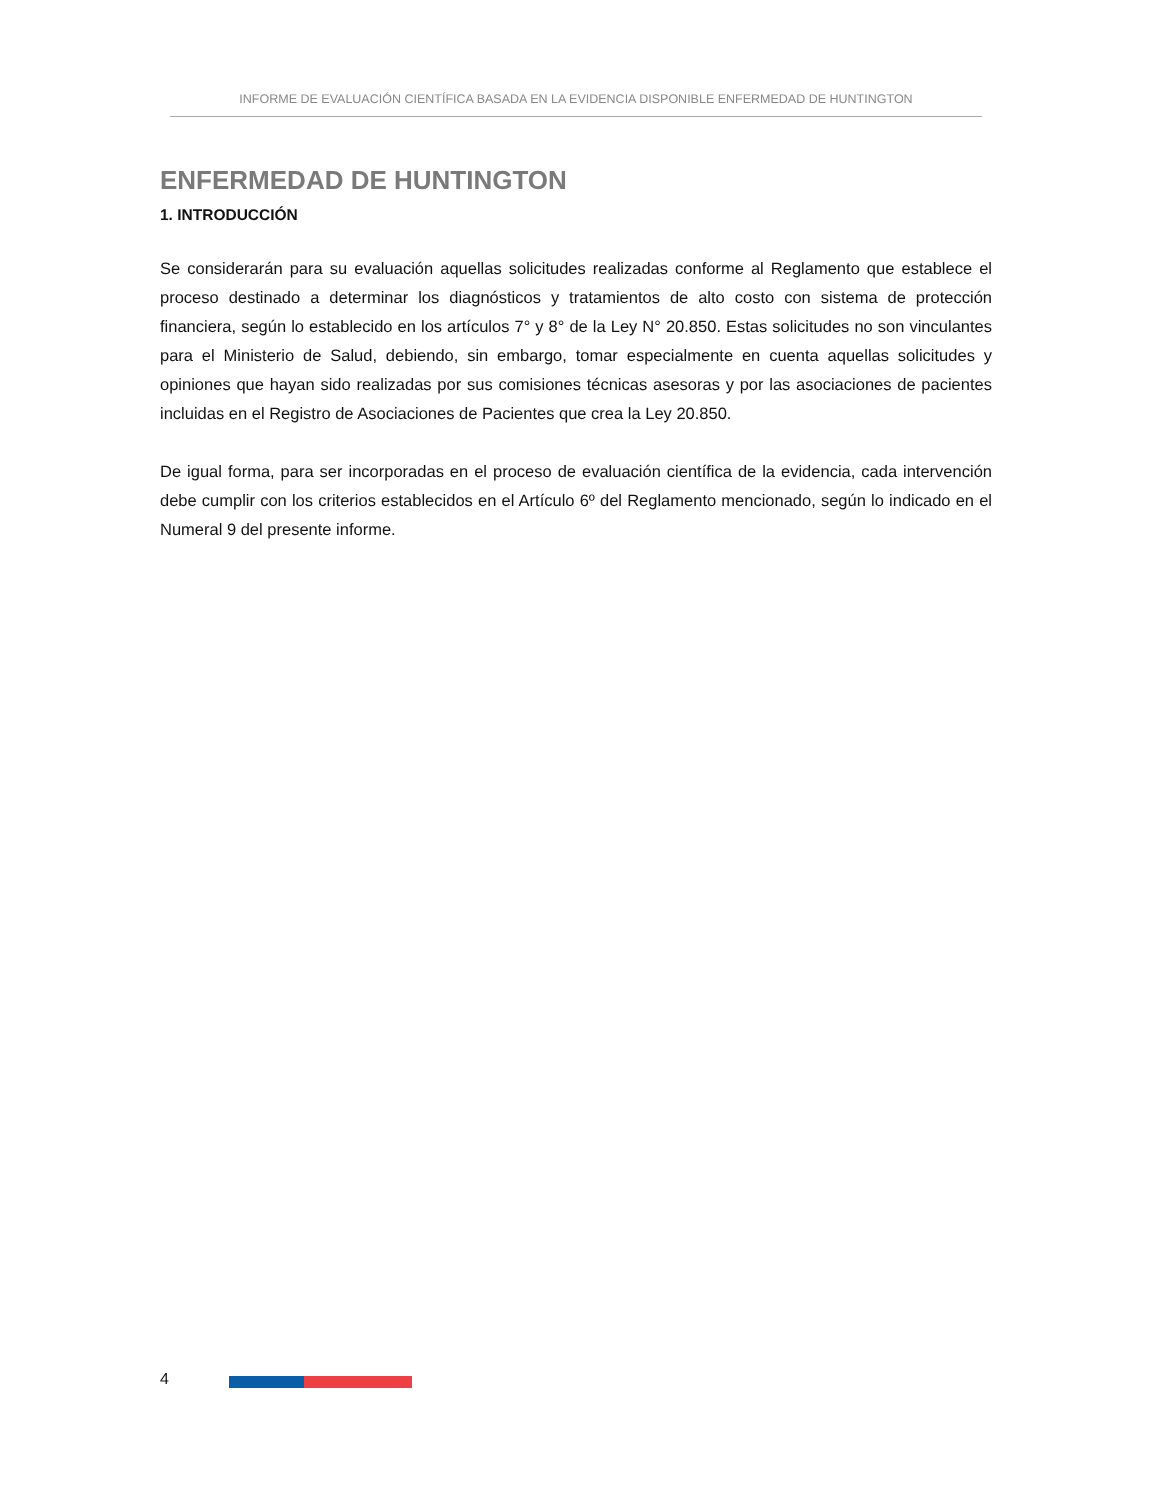INFORME DE EVALUACIÓN CIENTÍFICA BASADA EN LA EVIDENCIA DISPONIBLE ENFERMEDAD DE HUNTINGTON
ENFERMEDAD DE HUNTINGTON
1. INTRODUCCIÓN
Se considerarán para su evaluación aquellas solicitudes realizadas conforme al Reglamento que establece el proceso destinado a determinar los diagnósticos y tratamientos de alto costo con sistema de protección financiera, según lo establecido en los artículos 7° y 8° de la Ley N° 20.850. Estas solicitudes no son vinculantes para el Ministerio de Salud, debiendo, sin embargo, tomar especialmente en cuenta aquellas solicitudes y opiniones que hayan sido realizadas por sus comisiones técnicas asesoras y por las asociaciones de pacientes incluidas en el Registro de Asociaciones de Pacientes que crea la Ley 20.850.
De igual forma, para ser incorporadas en el proceso de evaluación científica de la evidencia, cada intervención debe cumplir con los criterios establecidos en el Artículo 6º del Reglamento mencionado, según lo indicado en el Numeral 9 del presente informe.
4